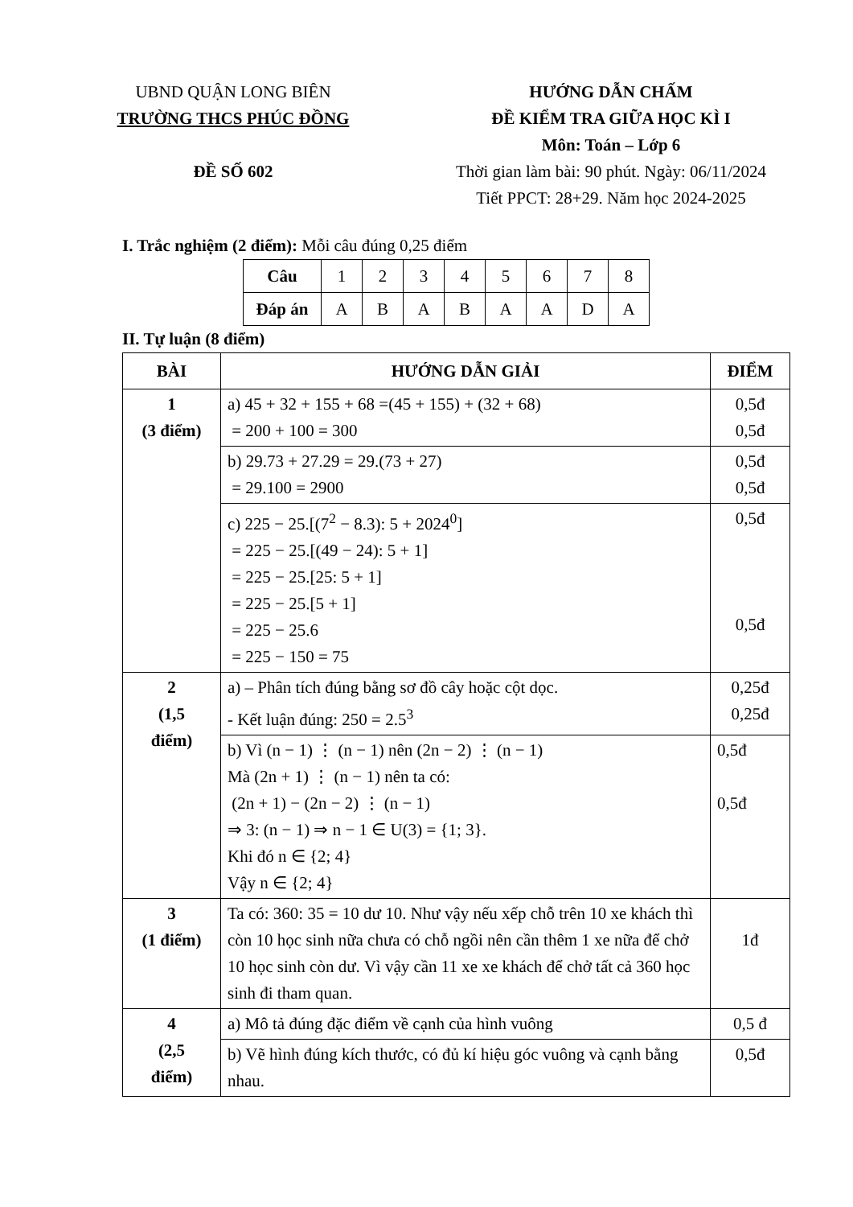UBND QUẬN LONG BIÊN
TRƯỜNG THCS PHÚC ĐỒNG
ĐỀ SỐ 602
HƯỚNG DẪN CHẤM
ĐỀ KIỂM TRA GIỮA HỌC KÌ I
Môn: Toán – Lớp 6
Thời gian làm bài: 90 phút. Ngày: 06/11/2024
Tiết PPCT: 28+29. Năm học 2024-2025
I. Trắc nghiệm (2 điểm): Mỗi câu đúng 0,25 điểm
| Câu | 1 | 2 | 3 | 4 | 5 | 6 | 7 | 8 |
| Đáp án | A | B | A | B | A | A | D | A |
II. Tự luận (8 điểm)
| BÀI | HƯỚNG DẪN GIẢI | ĐIỂM |
| 1 (3 điểm) | a) 45 + 32 + 155 + 68 =(45 + 155) + (32 + 68) = 200 + 100 = 300 | 0,5đ 0,5đ |
| | b) 29.73 + 27.29 = 29.(73 + 27) = 29.100 = 2900 | 0,5đ 0,5đ |
| | c) 225 − 25.[(7<sup>2</sup> − 8.3): 5 + 2024<sup>0</sup>] = 225 − 25.[(49 − 24): 5 + 1] = 225 − 25.[25: 5 + 1] = 225 − 25.[5 + 1] = 225 − 25.6 = 225 − 150 = 75 | 0,5đ 0,5đ |
| 2 (1,5 điểm) | a) – Phân tích đúng bằng sơ đồ cây hoặc cột dọc. - Kết luận đúng: 250 = 2.5<sup>3</sup> | 0,25đ 0,25đ |
| | b) Vì (n − 1) ⋮ (n − 1) nên (2n − 2) ⋮ (n − 1) Mà (2n + 1) ⋮ (n − 1) nên ta có: (2n + 1) − (2n − 2) ⋮ (n − 1) ⇒ 3: (n − 1) ⇒ n − 1 ∈ U(3) = {1; 3}. Khi đó n ∈ {2; 4} Vậy n ∈ {2; 4} | 0,5đ 0,5đ |
| 3 (1 điểm) | Ta có: 360: 35 = 10 dư 10. Như vậy nếu xếp chỗ trên 10 xe khách thì còn 10 học sinh nữa chưa có chỗ ngồi nên cần thêm 1 xe nữa để chở 10 học sinh còn dư. Vì vậy cần 11 xe xe khách để chở tất cả 360 học sinh đi tham quan. | 1đ |
| 4 (2,5 điểm) | a) Mô tả đúng đặc điểm về cạnh của hình vuông | 0,5 đ |
| | b) Vẽ hình đúng kích thước, có đủ kí hiệu góc vuông và cạnh bằng nhau. | 0,5đ |